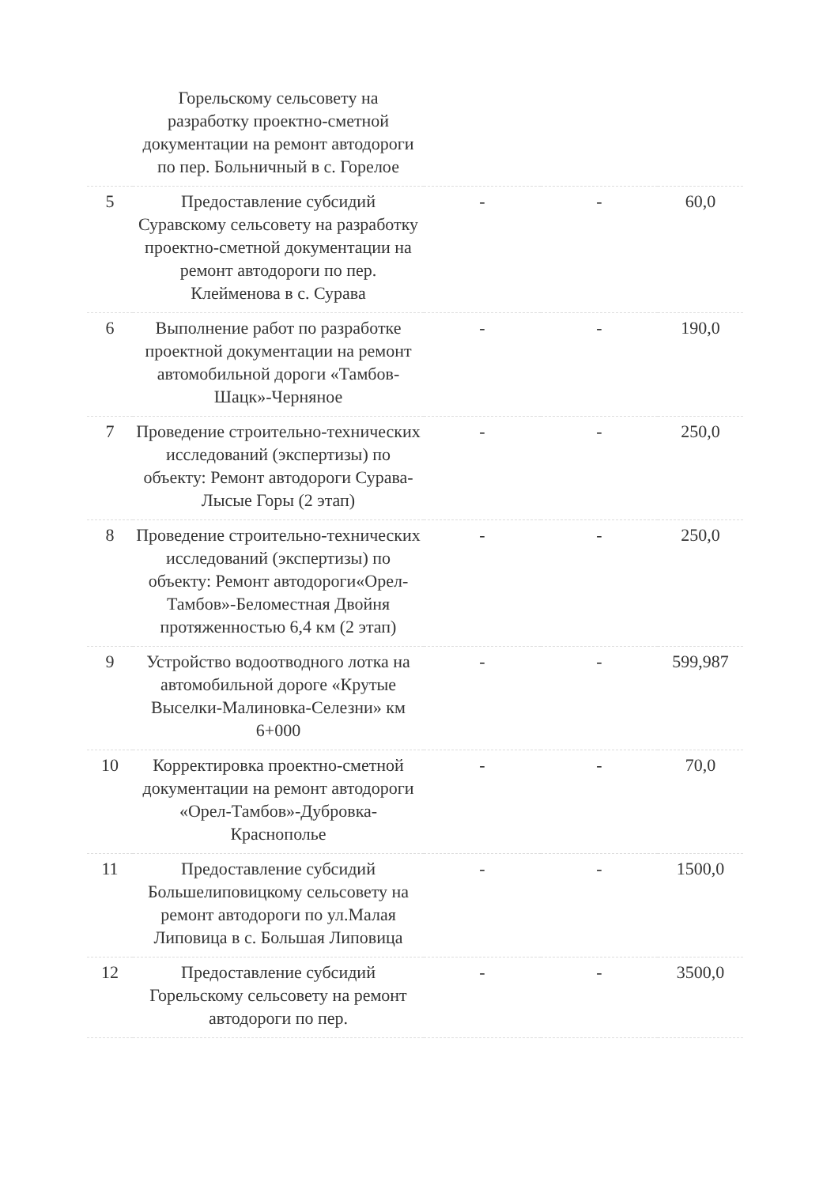| | Горельскому сельсовету на разработку проектно-сметной документации на ремонт автодороги по пер. Больничный в с. Горелое | | | |
| 5 | Предоставление субсидий Суравскому сельсовету на разработку проектно-сметной документации на ремонт автодороги по пер. Клейменова в с. Сурава | - | - | 60,0 |
| 6 | Выполнение работ по разработке проектной документации на ремонт автомобильной дороги «Тамбов-Шацк»-Черняное | - | - | 190,0 |
| 7 | Проведение строительно-технических исследований (экспертизы) по объекту: Ремонт автодороги Сурава-Лысые Горы (2 этап) | - | - | 250,0 |
| 8 | Проведение строительно-технических исследований (экспертизы) по объекту: Ремонт автодороги«Орел-Тамбов»-Беломестная Двойня протяженностью 6,4 км (2 этап) | - | - | 250,0 |
| 9 | Устройство водоотводного лотка на автомобильной дороге «Крутые Выселки-Малиновка-Селезни» км 6+000 | - | - | 599,987 |
| 10 | Корректировка проектно-сметной документации на ремонт автодороги «Орел-Тамбов»-Дубровка-Краснополье | - | - | 70,0 |
| 11 | Предоставление субсидий Большелиповицкому сельсовету на ремонт автодороги по ул.Малая Липовица в с. Большая Липовица | - | - | 1500,0 |
| 12 | Предоставление субсидий Горельскому сельсовету на ремонт автодороги по пер. | - | - | 3500,0 |